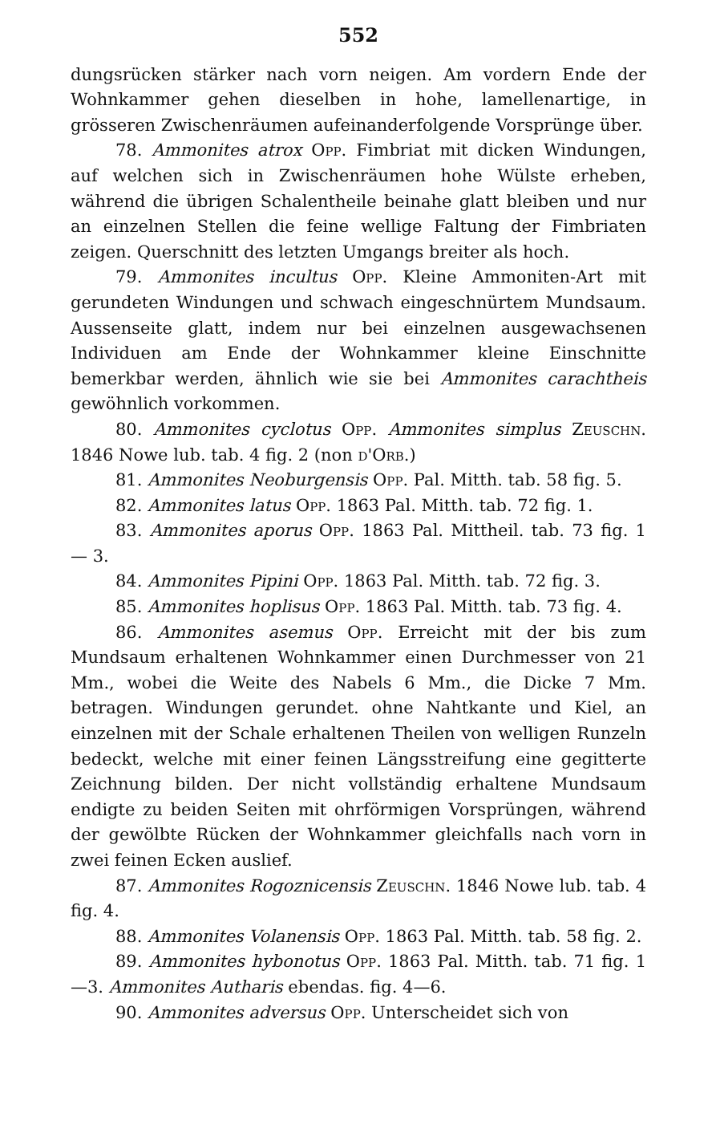552
dungsrücken stärker nach vorn neigen. Am vordern Ende der Wohnkammer gehen dieselben in hohe, lamellenartige, in grösseren Zwischenräumen aufeinanderfolgende Vorsprünge über.
78. Ammonites atrox Opp. Fimbriat mit dicken Windungen, auf welchen sich in Zwischenräumen hohe Wülste erheben, während die übrigen Schalentheile beinahe glatt bleiben und nur an einzelnen Stellen die feine wellige Faltung der Fimbriaten zeigen. Querschnitt des letzten Umgangs breiter als hoch.
79. Ammonites incultus Opp. Kleine Ammoniten-Art mit gerundeten Windungen und schwach eingeschnürtem Mundsaum. Aussenseite glatt, indem nur bei einzelnen ausgewachsenen Individuen am Ende der Wohnkammer kleine Einschnitte bemerkbar werden, ähnlich wie sie bei Ammonites carachtheis gewöhnlich vorkommen.
80. Ammonites cyclotus Opp. Ammonites simplus Zeuschn. 1846 Nowe lub. tab. 4 fig. 2 (non d'Orb.)
81. Ammonites Neoburgensis Opp. Pal. Mitth. tab. 58 fig. 5.
82. Ammonites latus Opp. 1863 Pal. Mitth. tab. 72 fig. 1.
83. Ammonites aporus Opp. 1863 Pal. Mittheil. tab. 73 fig. 1 — 3.
84. Ammonites Pipini Opp. 1863 Pal. Mitth. tab. 72 fig. 3.
85. Ammonites hoplisus Opp. 1863 Pal. Mitth. tab. 73 fig. 4.
86. Ammonites asemus Opp. Erreicht mit der bis zum Mundsaum erhaltenen Wohnkammer einen Durchmesser von 21 Mm., wobei die Weite des Nabels 6 Mm., die Dicke 7 Mm. betragen. Windungen gerundet. ohne Nahtkante und Kiel, an einzelnen mit der Schale erhaltenen Theilen von welligen Runzeln bedeckt, welche mit einer feinen Längsstreifung eine gegitterte Zeichnung bilden. Der nicht vollständig erhaltene Mundsaum endigte zu beiden Seiten mit ohrförmigen Vorsprüngen, während der gewölbte Rücken der Wohnkammer gleichfalls nach vorn in zwei feinen Ecken auslief.
87. Ammonites Rogoznicensis Zeuschn. 1846 Nowe lub. tab. 4 fig. 4.
88. Ammonites Volanensis Opp. 1863 Pal. Mitth. tab. 58 fig. 2.
89. Ammonites hybonotus Opp. 1863 Pal. Mitth. tab. 71 fig. 1—3. Ammonites Autharis ebendas. fig. 4—6.
90. Ammonites adversus Opp. Unterscheidet sich von